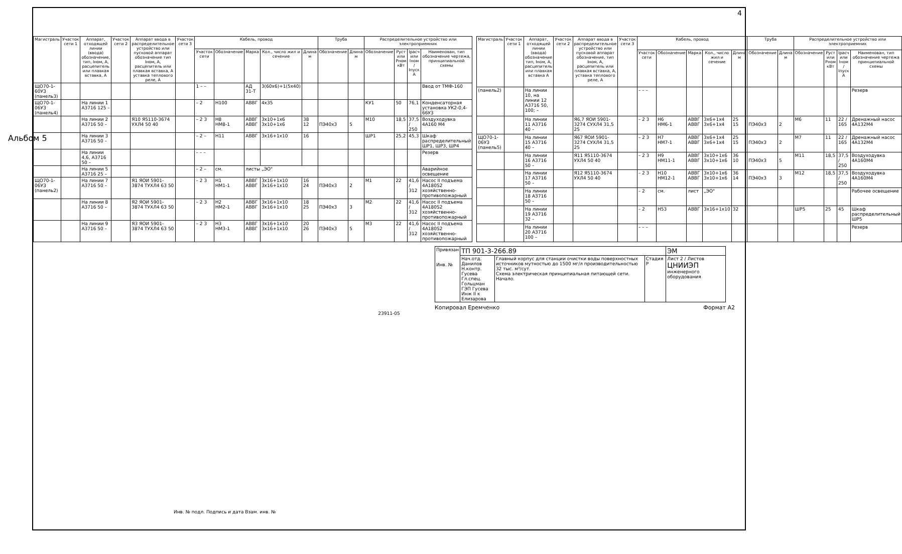Альбом 5
4
| Магистраль | Участок сети 1 | Аппарат, отходящей линии (ввода) обозначение, тип, Iном, А, расцепитель или плавкая вставка, А | Участок сети 2 | Аппарат ввода в распределительное устройство или пусковой аппарат обозначение тип Iном, А, расцепитель или плавкая вставка, А уставка теплового реле, А | Участок сети 3 | Кабель, провод | | | | | Труба | | Распределительное устройство или электроприемник | | | |
| --- | --- | --- | --- | --- | --- | --- | --- | --- | --- | --- | --- | --- | --- | --- | --- | --- |
| | | | | | | Участок сети | Обозначение | Марка | Кол., число жил и сечение | Длина м | Обозначение | Длина м | Обозначение | Руст или Рном кВт | Iрасч или Iном / Iпуск А | Наименован, тип обозначение чертежа, принципиальной схемы |
| ЩО70-1-60УЗ (панель3) | | | | | | 1 – – | | АД 31-Т | 3(60х6)+1(5х40) | | | | | | | Ввод от ТМФ-160 |
| ЩО70-1-06УЗ (панель4) | | На линии 1 А3716 125 – | | | | – 2 | Н100 | АВВГ | 4х35 | | | | КУ1 | 50 | 76,1 | Конденсаторная установка УК2-0,4-66УЗ |
| | | На линии 2 А3716 50 – | | Я10 Я5110-3674 УХЛ4 50 40 | | – 2 3 | Н8 НМ8-1 | АВВГ АВВГ | 3х10+1х6 3х10+1х6 | 38 12 | ПЭ40х3 | 5 | М10 | 18,5 | 37,5 / 250 | Воздуходувка 4А160 М4 |
| | | На линии 3 А3716 50 – | | | | – 2 – | Н11 | АВВГ | 3х16+1х10 | 16 | | | ШР1 | 25,2 | 45,3 | Шкаф распределительный ШР1, ШР3, ШР4 |
| | | На линии 4,6, А3716 50 – | | | | – – – | | | | | | | | | | Резерв |
| | | На линии 5 А3716 25 – | | | | – 2 – | см. | листы „ЭО" | | | | | | | | Аварийное освещение |
| ЩО70-1-06УЗ (панель2) | | На линии 7 А3716 50 – | | Я1 ЯОИ 5901-3874 ТУХЛ4 63 50 | | – 2 3 | Н1 НМ1-1 | АВВГ АВВГ | 3х16+1х10 3х16+1х10 | 16 24 | ПЭ40х3 | 2 | М1 | 22 | 41,6 / 312 | Насос II подъема 4А180S2 хозяйственно-противопожарный |
| | | На линии 8 А3716 50 – | | Я2 ЯОИ 5901-3874 ТУХЛ4 63 50 | | – 2 3 | Н2 НМ2-1 | АВВГ АВВГ | 3х16+1х10 3х16+1х10 | 18 25 | ПЭ40х3 | 3 | М2 | 22 | 41,6 / 312 | Насос II подъема 4А180S2 хозяйственно-противопожарный |
| | | На линии 9 А3716 50 – | | Я3 ЯОИ 5901-3874 ТУХЛ4 63 50 | | – 2 3 | Н3 НМ3-1 | АВВГ АВВГ | 3х16+1х10 3х16+1х10 | 20 26 | ПЭ40х3 | 5 | М3 | 22 | 41,6 / 312 | Насос II подъема 4А180S2 хозяйственно-противопожарный |
| Магистраль | Участок сети 1 | Аппарат, отходящей линии (ввода) обозначение тип, Iном, А, расцепитель или плавкая вставка А | Участок сети 2 | Аппарат ввода в распределительное устройство или пусковой аппарат обозначение, тип Iном, А, расцепитель или плавкая вставка, А, уставка теплового реле, А | Участок сети 3 | Кабель, провод | | | | | Труба | | Распределительное устройство или электроприемник | | | |
| --- | --- | --- | --- | --- | --- | --- | --- | --- | --- | --- | --- | --- | --- | --- | --- | --- |
| | | | | | | Участок сети | Обозначение | Марка | Кол., число жил и сечение | Длина м | Обозначение | Длина м | Обозначение | Руст или Рном кВт | Iрасч или Iном / Iпуск А | Наименован, тип обозначение чертежа принципиальной схемы |
| (панель2) | | На линии 10, на линии 12 А3716 50, 100; – | | | | – – – | | | | | | | | | | Резерв |
| | | На линии 11 А3716 40 – | | Я6,7 ЯОИ 5901-3274 СУХЛ4 31,5 25 | | – 2 3 | Н6 НМ6-1 | АВВГ АВВГ | 3х6+1х4 3х6+1х4 | 25 15 | ПЭ40х3 | 2 | М6 | 11 | 22 / 165 | Дренажный насос 4А132М4 |
| ЩО70-1-06УЗ (панель5) | | На линии 15 А3716 40 – | | Я67 ЯОИ 5901-3274 СУХЛ4 31,5 25 | | – 2 3 | Н7 НМ7-1 | АВВГ АВВГ | 3х6+1х4 3х6+1х4 | 25 15 | ПЭ40х3 | 2 | М7 | 11 | 22 / 165 | Дренажный насос 4А132М4 |
| | | На линии 16 А3716 50 – | | Я11 Я5110-3674 УХЛ4 50 40 | | – 2 3 | Н9 НМ11-1 | АВВГ АВВГ | 3х10+1х6 3х10+1х6 | 36 10 | ПЭ40х3 | 5 | М11 | 18,5 | 37,5 / 250 | Воздуходувка 4А160М4 |
| | | На линии 17 А3716 50 – | | Я12 Я5110-3674 УХЛ4 50 40 | | – 2 3 | Н10 НМ12-1 | АВВГ АВВГ | 3х10+1х6 3х10+1х6 | 36 14 | ПЭ40х3 | 3 | М12 | 18,5 | 37,5 / 250 | Воздуходувка 4А160М4 |
| | | На линии 18 А3716 50 – | | | | – 2 | см. | лист | „ЭО" | | | | | | | Рабочее освещение |
| | | На линии 19 А3716 32 – | | | | – 2 | Н53 | АВВГ | 3х16+1х10 | 32 | | | ШР5 | 25 | 45 | Шкаф распределительный ШР5 |
| | | На линии 20 А3716 100 – | | | | – – – | | | | | | | | | | Резерв |
| Привязан Инв. № | ТП 901-3-266.89 | | | ЭМ |
| | Нач.отд. Данилов Н.контр. Гусева Гл.спец. Гольцман ГЭП Гусева Инж II к Елизарова | Главный корпус для станции очистки воды поверхностных источников мутностью до 1500 мг/л производительностью 32 тыс. м³/сут. Схема электрическая принципиальная питающей сети. Начало. | Стадия Р | Лист 2 / Листов ЦНИИЭП инженерного оборудования |
Копировал Еремченко Формат А2
Инв. № подл. Подпись и дата Взам. инв. №
23911-05